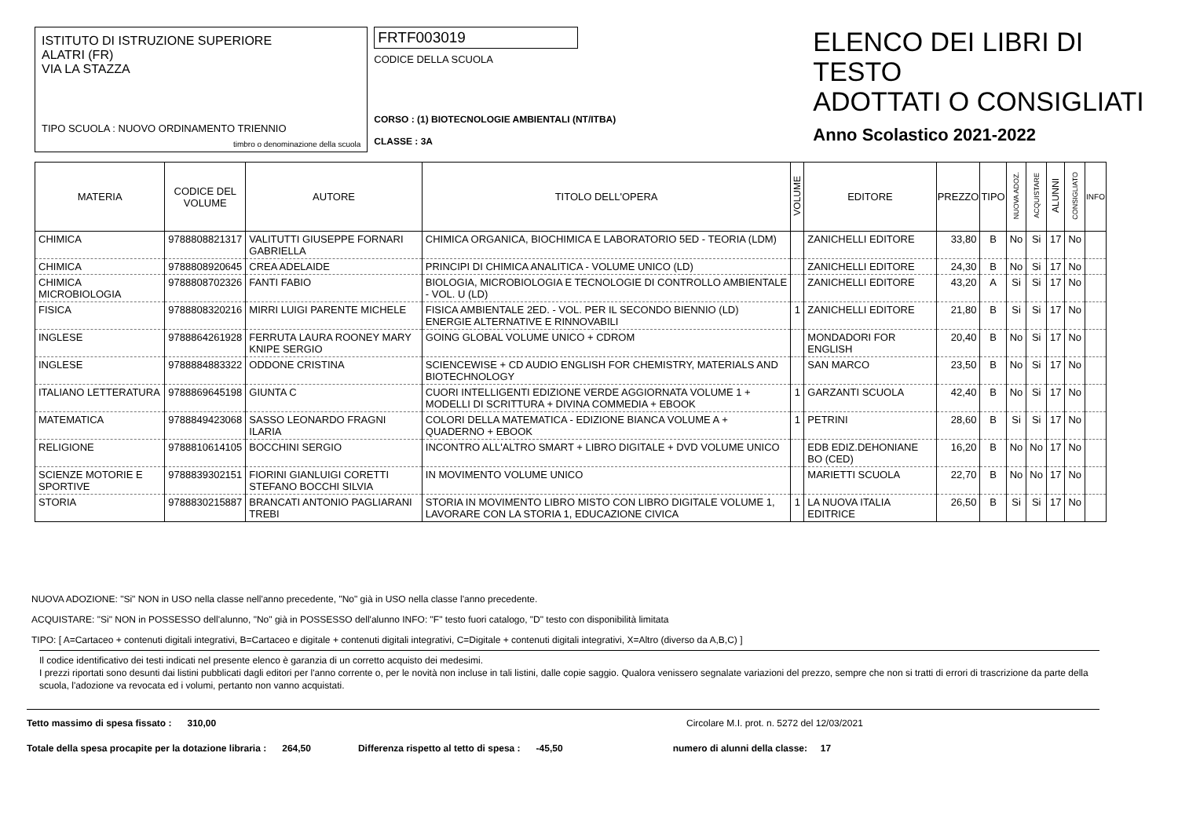ISTITUTO DI ISTRUZIONE SUPERIORE
ALATRI (FR)
VIA LA STAZZA
TIPO SCUOLA : NUOVO ORDINAMENTO TRIENNIO
timbro o denominazione della scuola
FRTF003019
CODICE DELLA SCUOLA
CORSO : (1) BIOTECNOLOGIE AMBIENTALI (NT/ITBA)
CLASSE : 3A
ELENCO DEI LIBRI DI TESTO
ADOTTATI O CONSIGLIATI
Anno Scolastico 2021-2022
| MATERIA | CODICE DEL VOLUME | AUTORE | TITOLO DELL'OPERA | VOLUME | EDITORE | PREZZO | TIPO | NUOVA ADOZ. | ACQUISTARE | ALUNNI | CONSIGLIATO | INFO |
| --- | --- | --- | --- | --- | --- | --- | --- | --- | --- | --- | --- | --- |
| CHIMICA | 9788808821317 | VALITUTTI GIUSEPPE FORNARI GABRIELLA | CHIMICA ORGANICA, BIOCHIMICA E LABORATORIO 5ED - TEORIA (LDM) | | ZANICHELLI EDITORE | 33,80 | B | No | Si | 17 | No | |
| CHIMICA | 9788808920645 | CREA ADELAIDE | PRINCIPI DI CHIMICA ANALITICA - VOLUME UNICO (LD) | | ZANICHELLI EDITORE | 24,30 | B | No | Si | 17 | No | |
| CHIMICA MICROBIOLOGIA | 9788808702326 | FANTI FABIO | BIOLOGIA, MICROBIOLOGIA E TECNOLOGIE DI CONTROLLO AMBIENTALE - VOL. U (LD) | | ZANICHELLI EDITORE | 43,20 | A | Si | Si | 17 | No | |
| FISICA | 9788808320216 | MIRRI LUIGI PARENTE MICHELE | FISICA AMBIENTALE 2ED. - VOL. PER IL SECONDO BIENNIO (LD) ENERGIE ALTERNATIVE E RINNOVABILI | 1 | ZANICHELLI EDITORE | 21,80 | B | Si | Si | 17 | No | |
| INGLESE | 9788864261928 | FERRUTA LAURA ROONEY MARY KNIPE SERGIO | GOING GLOBAL VOLUME UNICO + CDROM | | MONDADORI FOR ENGLISH | 20,40 | B | No | Si | 17 | No | |
| INGLESE | 9788884883322 | ODDONE CRISTINA | SCIENCEWISE + CD AUDIO ENGLISH FOR CHEMISTRY, MATERIALS AND BIOTECHNOLOGY | | SAN MARCO | 23,50 | B | No | Si | 17 | No | |
| ITALIANO LETTERATURA | 9788869645198 | GIUNTA C | CUORI INTELLIGENTI EDIZIONE VERDE AGGIORNATA VOLUME 1 + MODELLI DI SCRITTURA + DIVINA COMMEDIA + EBOOK | 1 | GARZANTI SCUOLA | 42,40 | B | No | Si | 17 | No | |
| MATEMATICA | 9788849423068 | SASSO LEONARDO FRAGNI ILARIA | COLORI DELLA MATEMATICA - EDIZIONE BIANCA VOLUME A + QUADERNO + EBOOK | 1 | PETRINI | 28,60 | B | Si | Si | 17 | No | |
| RELIGIONE | 9788810614105 | BOCCHINI SERGIO | INCONTRO ALL'ALTRO SMART + LIBRO DIGITALE + DVD VOLUME UNICO | | EDB EDIZ.DEHONIANE BO (CED) | 16,20 | B | No | No | 17 | No | |
| SCIENZE MOTORIE E SPORTIVE | 9788839302151 | FIORINI GIANLUIGI CORETTI STEFANO BOCCHI SILVIA | IN MOVIMENTO VOLUME UNICO | | MARIETTI SCUOLA | 22,70 | B | No | No | 17 | No | |
| STORIA | 9788830215887 | BRANCATI ANTONIO PAGLIARANI TREBI | STORIA IN MOVIMENTO LIBRO MISTO CON LIBRO DIGITALE VOLUME 1, LAVORARE CON LA STORIA 1, EDUCAZIONE CIVICA | 1 | LA NUOVA ITALIA EDITRICE | 26,50 | B | Si | Si | 17 | No | |
NUOVA ADOZIONE: "Si" NON in USO nella classe nell'anno precedente, "No" già in USO nella classe l'anno precedente.
ACQUISTARE: "Si" NON in POSSESSO dell'alunno, "No" già in POSSESSO dell'alunno INFO: "F" testo fuori catalogo, "D" testo con disponibilità limitata
TIPO: [ A=Cartaceo + contenuti digitali integrativi, B=Cartaceo e digitale + contenuti digitali integrativi, C=Digitale + contenuti digitali integrativi, X=Altro (diverso da A,B,C) ]
Il codice identificativo dei testi indicati nel presente elenco è garanzia di un corretto acquisto dei medesimi.
I prezzi riportati sono desunti dai listini pubblicati dagli editori per l'anno corrente o, per le novità non incluse in tali listini, dalle copie saggio. Qualora venissero segnalate variazioni del prezzo, sempre che non si tratti di errori di trascrizione da parte della scuola, l'adozione va revocata ed i volumi, pertanto non vanno acquistati.
Tetto massimo di spesa fissato : 310,00 Circolare M.I. prot. n. 5272 del 12/03/2021
Totale della spesa procapite per la dotazione libraria : 264,50 Differenza rispetto al tetto di spesa : -45,50 numero di alunni della classe: 17